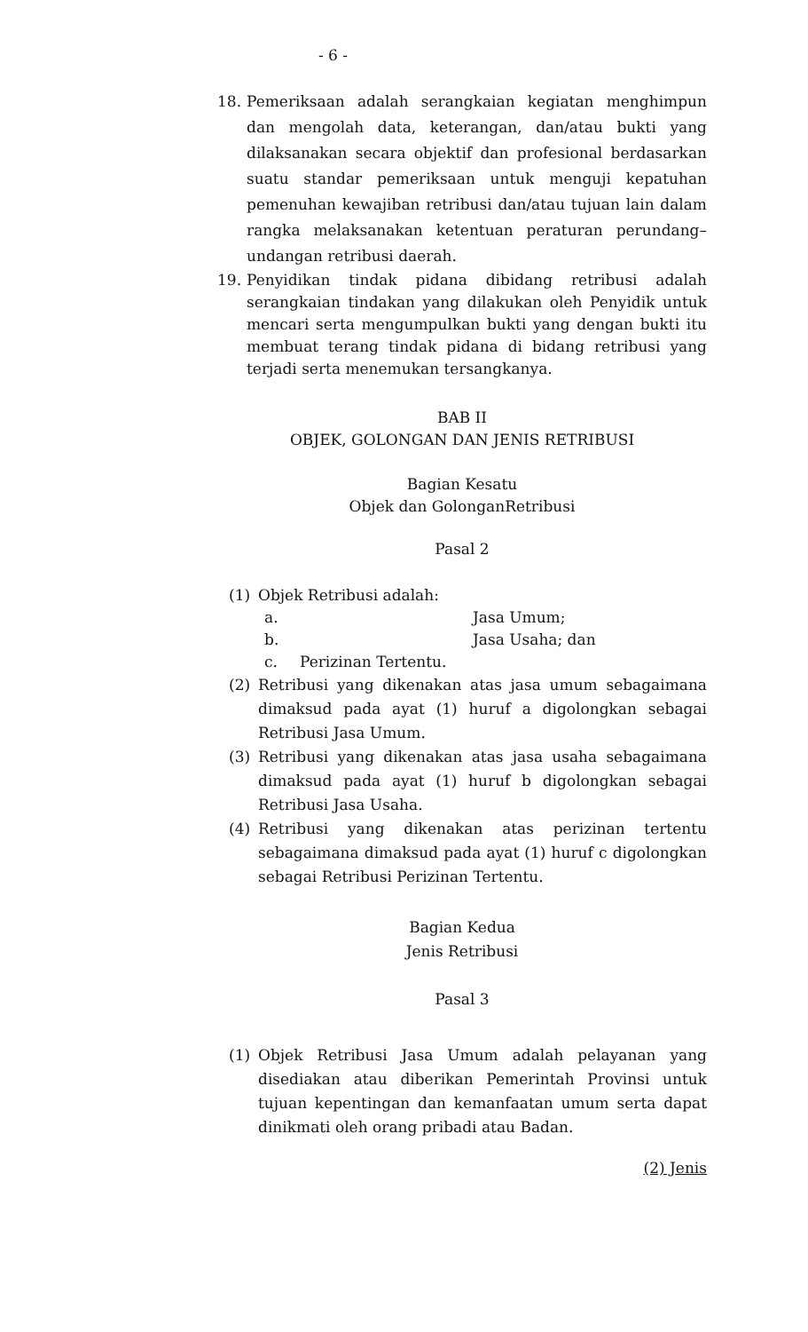- 6 -
18. Pemeriksaan adalah serangkaian kegiatan menghimpun dan mengolah data, keterangan, dan/atau bukti yang dilaksanakan secara objektif dan profesional berdasarkan suatu standar pemeriksaan untuk menguji kepatuhan pemenuhan kewajiban retribusi dan/atau tujuan lain dalam rangka melaksanakan ketentuan peraturan perundang–undangan retribusi daerah.
19. Penyidikan tindak pidana dibidang retribusi adalah serangkaian tindakan yang dilakukan oleh Penyidik untuk mencari serta mengumpulkan bukti yang dengan bukti itu membuat terang tindak pidana di bidang retribusi yang terjadi serta menemukan tersangkanya.
BAB II
OBJEK, GOLONGAN DAN JENIS RETRIBUSI
Bagian Kesatu
Objek dan GolonganRetribusi
Pasal 2
(1) Objek Retribusi adalah:
a. Jasa Umum;
b. Jasa Usaha; dan
c. Perizinan Tertentu.
(2) Retribusi yang dikenakan atas jasa umum sebagaimana dimaksud pada ayat (1) huruf a digolongkan sebagai Retribusi Jasa Umum.
(3) Retribusi yang dikenakan atas jasa usaha sebagaimana dimaksud pada ayat (1) huruf b digolongkan sebagai Retribusi Jasa Usaha.
(4) Retribusi yang dikenakan atas perizinan tertentu sebagaimana dimaksud pada ayat (1) huruf c digolongkan sebagai Retribusi Perizinan Tertentu.
Bagian Kedua
Jenis Retribusi
Pasal 3
(1) Objek Retribusi Jasa Umum adalah pelayanan yang disediakan atau diberikan Pemerintah Provinsi untuk tujuan kepentingan dan kemanfaatan umum serta dapat dinikmati oleh orang pribadi atau Badan.
(2) Jenis